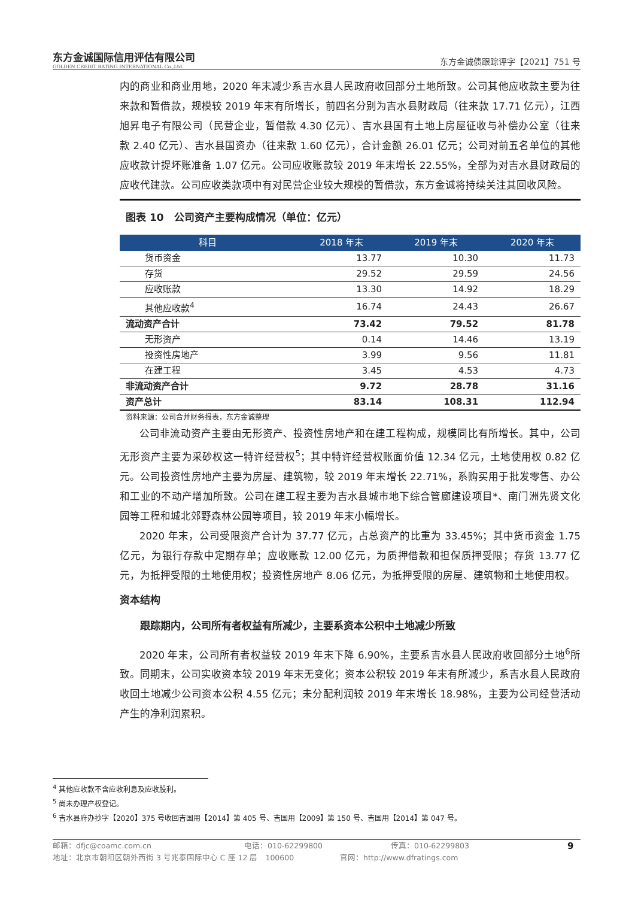东方金诚国际信用评估有限公司
GOLDEN CREDIT RATING INTERNATIONAL Co.,Ltd.
东方金诚债跟踪评字【2021】751 号
内的商业和商业用地，2020 年末减少系吉水县人民政府收回部分土地所致。公司其他应收款主要为往来款和暂借款，规模较 2019 年末有所增长，前四名分别为吉水县财政局（往来款 17.71 亿元），江西旭昇电子有限公司（民营企业，暂借款 4.30 亿元）、吉水县国有土地上房屋征收与补偿办公室（往来款 2.40 亿元）、吉水县国资办（往来款 1.60 亿元），合计金额 26.01 亿元；公司对前五名单位的其他应收款计提坏账准备 1.07 亿元。公司应收账款较 2019 年末增长 22.55%，全部为对吉水县财政局的应收代建款。公司应收类款项中有对民营企业较大规模的暂借款，东方金诚将持续关注其回收风险。
图表 10　公司资产主要构成情况（单位：亿元）
| 科目 | 2018 年末 | 2019 年末 | 2020 年末 |
| --- | --- | --- | --- |
| 货币资金 | 13.77 | 10.30 | 11.73 |
| 存货 | 29.52 | 29.59 | 24.56 |
| 应收账款 | 13.30 | 14.92 | 18.29 |
| 其他应收款<sup>4</sup> | 16.74 | 24.43 | 26.67 |
| 流动资产合计 | 73.42 | 79.52 | 81.78 |
| 无形资产 | 0.14 | 14.46 | 13.19 |
| 投资性房地产 | 3.99 | 9.56 | 11.81 |
| 在建工程 | 3.45 | 4.53 | 4.73 |
| 非流动资产合计 | 9.72 | 28.78 | 31.16 |
| 资产总计 | 83.14 | 108.31 | 112.94 |
资料来源：公司合并财务报表，东方金诚整理
公司非流动资产主要由无形资产、投资性房地产和在建工程构成，规模同比有所增长。其中，公司无形资产主要为采砂权这一特许经营权<sup>5</sup>；其中特许经营权账面价值 12.34 亿元，土地使用权 0.82 亿元。公司投资性房地产主要为房屋、建筑物，较 2019 年末增长 22.71%，系购买用于批发零售、办公和工业的不动产增加所致。公司在建工程主要为吉水县城市地下综合管廊建设项目*、南门洲先贤文化园等工程和城北郊野森林公园等项目，较 2019 年末小幅增长。
2020 年末，公司受限资产合计为 37.77 亿元，占总资产的比重为 33.45%；其中货币资金 1.75 亿元，为银行存款中定期存单；应收账款 12.00 亿元，为质押借款和担保质押受限；存货 13.77 亿元，为抵押受限的土地使用权；投资性房地产 8.06 亿元，为抵押受限的房屋、建筑物和土地使用权。
资本结构
跟踪期内，公司所有者权益有所减少，主要系资本公积中土地减少所致
2020 年末，公司所有者权益较 2019 年末下降 6.90%，主要系吉水县人民政府收回部分土地<sup>6</sup>所致。同期末，公司实收资本较 2019 年末无变化；资本公积较 2019 年末有所减少，系吉水县人民政府收回土地减少公司资本公积 4.55 亿元；未分配利润较 2019 年末增长 18.98%，主要为公司经营活动产生的净利润累积。
<sup>4</sup> 其他应收款不含应收利息及应收股利。
<sup>5</sup> 尚未办理产权登记。
<sup>6</sup> 吉水县府办抄字【2020】375 号收回吉国用【2014】第 405 号、吉国用【2009】第 150 号、吉国用【2014】第 047 号。
邮箱：dfjc@coamc.com.cn 电话：010-62299800 传真：010-62299803 9
地址：北京市朝阳区朝外西街 3 号兆泰国际中心 C 座 12 层　100600 官网：http://www.dfratings.com